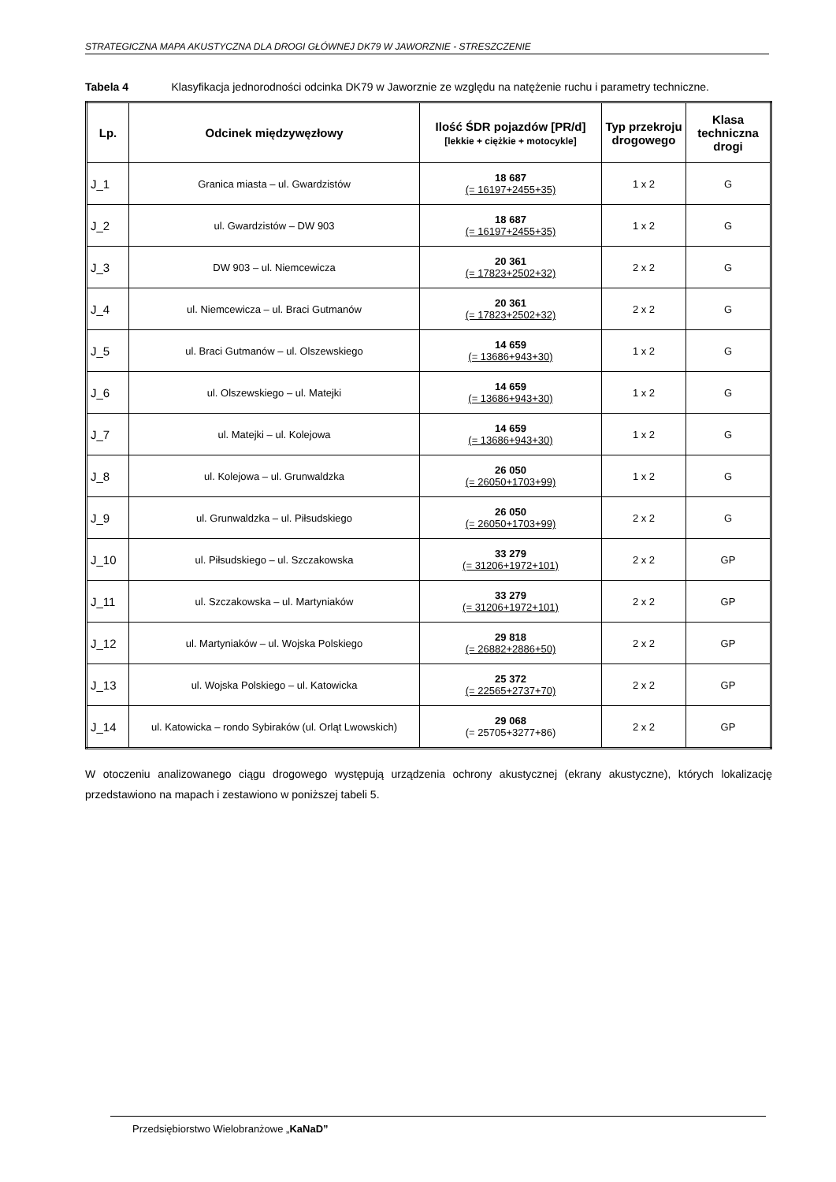STRATEGICZNA MAPA AKUSTYCZNA DLA DROGI GŁÓWNEJ DK79 W JAWORZNIE - STRESZCZENIE
Tabela 4 Klasyfikacja jednorodności odcinka DK79 w Jaworznie ze względu na natężenie ruchu i parametry techniczne.
| Lp. | Odcinek międzywęzłowy | Ilość ŚDR pojazdów [PR/d] [lekkie + ciężkie + motocykle] | Typ przekroju drogowego | Klasa techniczna drogi |
| --- | --- | --- | --- | --- |
| J_1 | Granica miasta – ul. Gwardzistów | 18 687 (= 16197+2455+35) | 1 x 2 | G |
| J_2 | ul. Gwardzistów – DW 903 | 18 687 (= 16197+2455+35) | 1 x 2 | G |
| J_3 | DW 903 – ul. Niemcewicza | 20 361 (= 17823+2502+32) | 2 x 2 | G |
| J_4 | ul. Niemcewicza – ul. Braci Gutmanów | 20 361 (= 17823+2502+32) | 2 x 2 | G |
| J_5 | ul. Braci Gutmanów – ul. Olszewskiego | 14 659 (= 13686+943+30) | 1 x 2 | G |
| J_6 | ul. Olszewskiego – ul. Matejki | 14 659 (= 13686+943+30) | 1 x 2 | G |
| J_7 | ul. Matejki – ul. Kolejowa | 14 659 (= 13686+943+30) | 1 x 2 | G |
| J_8 | ul. Kolejowa – ul. Grunwaldzka | 26 050 (= 26050+1703+99) | 1 x 2 | G |
| J_9 | ul. Grunwaldzka – ul. Piłsudskiego | 26 050 (= 26050+1703+99) | 2 x 2 | G |
| J_10 | ul. Piłsudskiego – ul. Szczakowska | 33 279 (= 31206+1972+101) | 2 x 2 | GP |
| J_11 | ul. Szczakowska – ul. Martyniaków | 33 279 (= 31206+1972+101) | 2 x 2 | GP |
| J_12 | ul. Martyniaków – ul. Wojska Polskiego | 29 818 (= 26882+2886+50) | 2 x 2 | GP |
| J_13 | ul. Wojska Polskiego – ul. Katowicka | 25 372 (= 22565+2737+70) | 2 x 2 | GP |
| J_14 | ul. Katowicka – rondo Sybiraków (ul. Orląt Lwowskich) | 29 068 (= 25705+3277+86) | 2 x 2 | GP |
W otoczeniu analizowanego ciągu drogowego występują urządzenia ochrony akustycznej (ekrany akustyczne), których lokalizację przedstawiono na mapach i zestawiono w poniższej tabeli 5.
Przedsiębiorstwo Wielobranżowe „KaNaD”